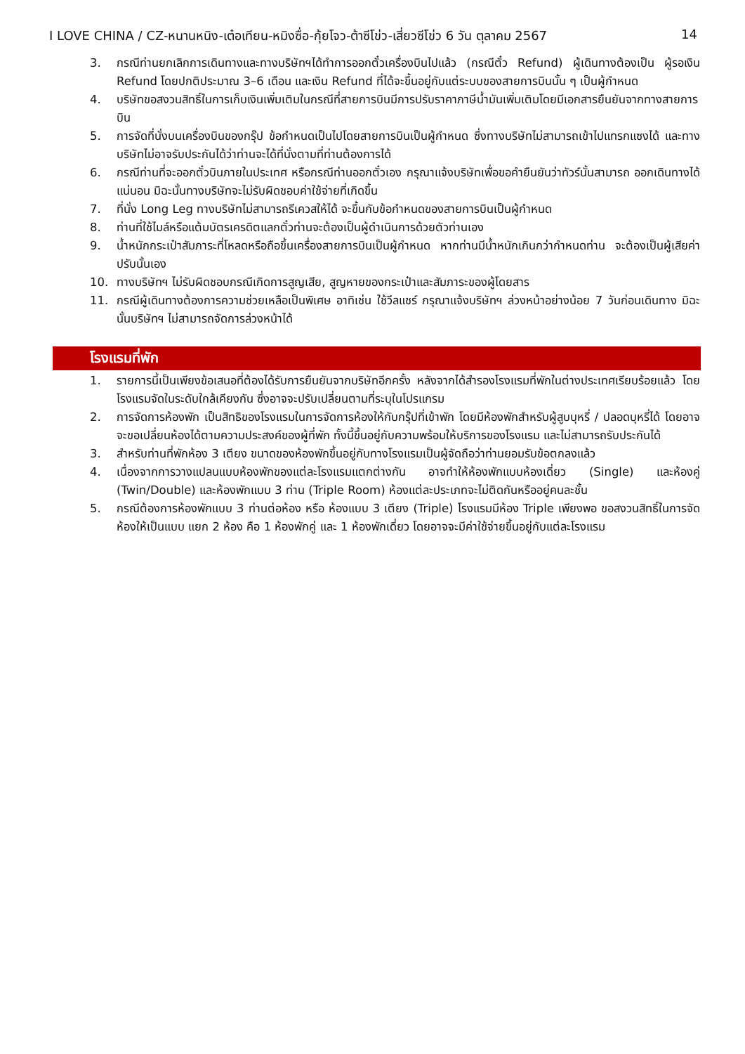I LOVE CHINA / CZ-หนานหนิง-เต๋อเทียน-หมิงซื่อ-กุ้ยโจว-ต้าซีโข่ว-เสี่ยวซีโข่ว 6 วัน ตุลาคม 2567 14
3. กรณีท่านยกเลิกการเดินทางและทางบริษัทฯได้ทำการออกตั๋วเครื่องบินไปแล้ว (กรณีตั๋ว Refund) ผู้เดินทางต้องเป็น ผู้รอเงิน Refund โดยปกติประมาณ 3–6 เดือน และเงิน Refund ที่ได้จะขึ้นอยู่กับแต่ระบบของสายการบินนั้น ๆ เป็นผู้กำหนด
4. บริษัทขอสงวนสิทธิ์ในการเก็บเงินเพิ่มเติมในกรณีที่สายการบินมีการปรับราคาภาษีน้ำมันเพิ่มเติมโดยมีเอกสารยืนยันจากทางสายการบิน
5. การจัดที่นั่งบนเครื่องบินของกรุ๊ป ข้อกำหนดเป็นไปโดยสายการบินเป็นผู้กำหนด ซึ่งทางบริษัทไม่สามารถเข้าไปแทรกแซงได้ และทางบริษัทไม่อาจรับประกันได้ว่าท่านจะได้ที่นั่งตามที่ท่านต้องการได้
6. กรณีท่านที่จะออกตั๋วบินภายในประเทศ หรือกรณีท่านออกตั๋วเอง กรุณาแจ้งบริษัทเพื่อขอคำยืนยันว่าทัวร์นั้นสามารถ ออกเดินทางได้แน่นอน มิฉะนั้นทางบริษัทจะไม่รับผิดชอบค่าใช้จ่ายที่เกิดขึ้น
7. ที่นั่ง Long Leg ทางบริษัทไม่สามารถรีเควสให้ได้ จะขึ้นกับข้อกำหนดของสายการบินเป็นผู้กำหนด
8. ท่านที่ใช้ไมล์หรือแต้มบัตรเครดิตแลกตั๋วท่านจะต้องเป็นผู้ดำเนินการด้วยตัวท่านเอง
9. น้ำหนักกระเป๋าสัมภาระที่โหลดหรือถือขึ้นเครื่องสายการบินเป็นผู้กำหนด หากท่านมีน้ำหนักเกินกว่ากำหนดท่าน จะต้องเป็นผู้เสียค่าปรับนั้นเอง
10. ทางบริษัทฯ ไม่รับผิดชอบกรณีเกิดการสูญเสีย, สูญหายของกระเป๋าและสัมภาระของผู้โดยสาร
11. กรณีผู้เดินทางต้องการความช่วยเหลือเป็นพิเศษ อาทิเช่น ใช้วีลแชร์ กรุณาแจ้งบริษัทฯ ล่วงหน้าอย่างน้อย 7 วันก่อนเดินทาง มิฉะนั้นบริษัทฯ ไม่สามารถจัดการล่วงหน้าได้
โรงแรมที่พัก
1. รายการนี้เป็นเพียงข้อเสนอที่ต้องได้รับการยืนยันจากบริษัทอีกครั้ง หลังจากได้สำรองโรงแรมที่พักในต่างประเทศเรียบร้อยแล้ว โดยโรงแรมจัดในระดับใกล้เคียงกัน ซึ่งอาจจะปรับเปลี่ยนตามที่ระบุในโปรแกรม
2. การจัดการห้องพัก เป็นสิทธิของโรงแรมในการจัดการห้องให้กับกรุ๊ปที่เข้าพัก โดยมีห้องพักสำหรับผู้สูบบุหรี่ / ปลอดบุหรี่ได้ โดยอาจจะขอเปลี่ยนห้องได้ตามความประสงค์ของผู้ที่พัก ทั้งนี้ขึ้นอยู่กับความพร้อมให้บริการของโรงแรม และไม่สามารถรับประกันได้
3. สำหรับท่านที่พักห้อง 3 เตียง ขนาดของห้องพักขึ้นอยู่กับทางโรงแรมเป็นผู้จัดถือว่าท่านยอมรับข้อตกลงแล้ว
4. เนื่องจากการวางแปลนแบบห้องพักของแต่ละโรงแรมแตกต่างกัน อาจทำให้ห้องพักแบบห้องเดี่ยว (Single) และห้องคู่ (Twin/Double) และห้องพักแบบ 3 ท่าน (Triple Room) ห้องแต่ละประเภทจะไม่ติดกันหรืออยู่คนละชั้น
5. กรณีต้องการห้องพักแบบ 3 ท่านต่อห้อง หรือ ห้องแบบ 3 เตียง (Triple) โรงแรมมีห้อง Triple เพียงพอ ขอสงวนสิทธิ์ในการจัดห้องให้เป็นแบบ แยก 2 ห้อง คือ 1 ห้องพักคู่ และ 1 ห้องพักเดี่ยว โดยอาจจะมีค่าใช้จ่ายขึ้นอยู่กับแต่ละโรงแรม